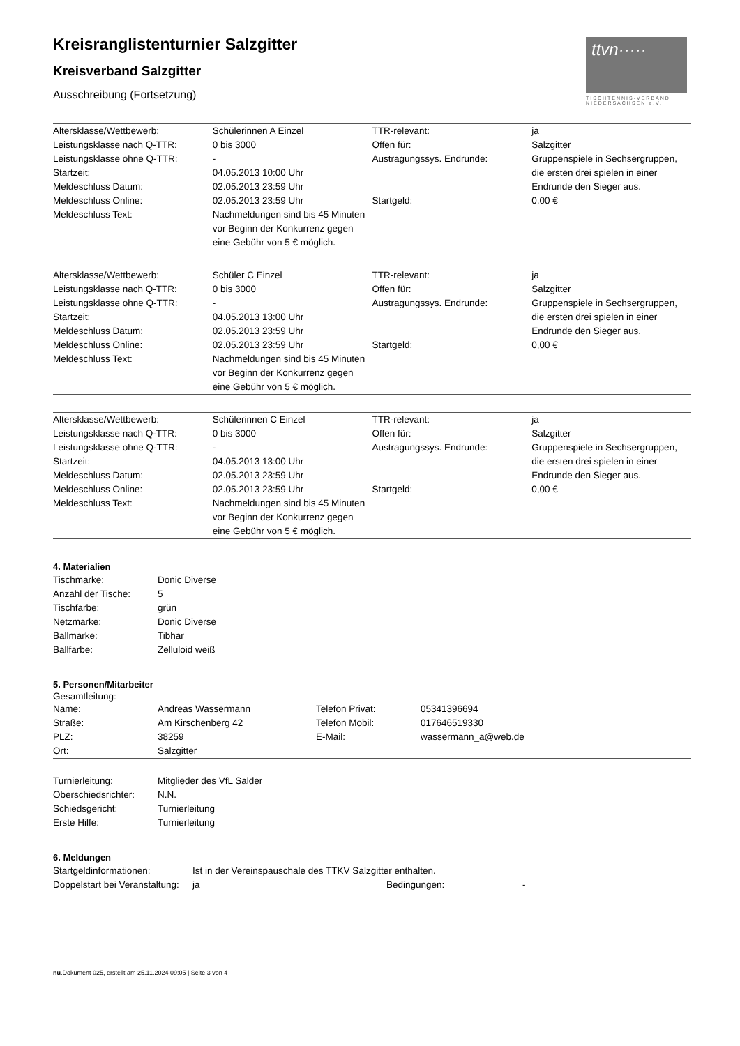ttvn·····
TISCHTENNIS-VERBAND NIEDERSACHSEN e.V.
Kreisranglistenturnier Salzgitter
Kreisverband Salzgitter
Ausschreibung (Fortsetzung)
| Altersklasse/Wettbewerb: | Schülerinnen A Einzel | TTR-relevant: | ja |
| Leistungsklasse nach Q-TTR: | 0 bis 3000 | Offen für: | Salzgitter |
| Leistungsklasse ohne Q-TTR: | - | Austragungssys. Endrunde: | Gruppenspiele in Sechsergruppen, die ersten drei spielen in einer Endrunde den Sieger aus. |
| Startzeit: | 04.05.2013 10:00 Uhr | | |
| Meldeschluss Datum: | 02.05.2013 23:59 Uhr | | |
| Meldeschluss Online: | 02.05.2013 23:59 Uhr | Startgeld: | 0,00 € |
| Meldeschluss Text: | Nachmeldungen sind bis 45 Minuten vor Beginn der Konkurrenz gegen eine Gebühr von 5 € möglich. | | |
| Altersklasse/Wettbewerb: | Schüler C Einzel | TTR-relevant: | ja |
| Leistungsklasse nach Q-TTR: | 0 bis 3000 | Offen für: | Salzgitter |
| Leistungsklasse ohne Q-TTR: | - | Austragungssys. Endrunde: | Gruppenspiele in Sechsergruppen, die ersten drei spielen in einer Endrunde den Sieger aus. |
| Startzeit: | 04.05.2013 13:00 Uhr | | |
| Meldeschluss Datum: | 02.05.2013 23:59 Uhr | | |
| Meldeschluss Online: | 02.05.2013 23:59 Uhr | Startgeld: | 0,00 € |
| Meldeschluss Text: | Nachmeldungen sind bis 45 Minuten vor Beginn der Konkurrenz gegen eine Gebühr von 5 € möglich. | | |
| Altersklasse/Wettbewerb: | Schülerinnen C Einzel | TTR-relevant: | ja |
| Leistungsklasse nach Q-TTR: | 0 bis 3000 | Offen für: | Salzgitter |
| Leistungsklasse ohne Q-TTR: | - | Austragungssys. Endrunde: | Gruppenspiele in Sechsergruppen, die ersten drei spielen in einer Endrunde den Sieger aus. |
| Startzeit: | 04.05.2013 13:00 Uhr | | |
| Meldeschluss Datum: | 02.05.2013 23:59 Uhr | | |
| Meldeschluss Online: | 02.05.2013 23:59 Uhr | Startgeld: | 0,00 € |
| Meldeschluss Text: | Nachmeldungen sind bis 45 Minuten vor Beginn der Konkurrenz gegen eine Gebühr von 5 € möglich. | | |
4. Materialien
| Tischmarke: | Donic Diverse |
| Anzahl der Tische: | 5 |
| Tischfarbe: | grün |
| Netzmarke: | Donic Diverse |
| Ballmarke: | Tibhar |
| Ballfarbe: | Zelluloid weiß |
5. Personen/Mitarbeiter
Gesamtleitung:
| Name: | Andreas Wassermann | Telefon Privat: | 05341396694 |
| Straße: | Am Kirschenberg 42 | Telefon Mobil: | 017646519330 |
| PLZ: | 38259 | E-Mail: | wassermann_a@web.de |
| Ort: | Salzgitter | | |
| Turnierleitung: | Mitglieder des VfL Salder |
| Oberschiedsrichter: | N.N. |
| Schiedsgericht: | Turnierleitung |
| Erste Hilfe: | Turnierleitung |
6. Meldungen
| Startgeldinformationen: | Ist in der Vereinspauschale des TTKV Salzgitter enthalten. | | |
| Doppelstart bei Veranstaltung: | ja | Bedingungen: | - |
nu.Dokument 025, erstellt am 25.11.2024 09:05 | Seite 3 von 4